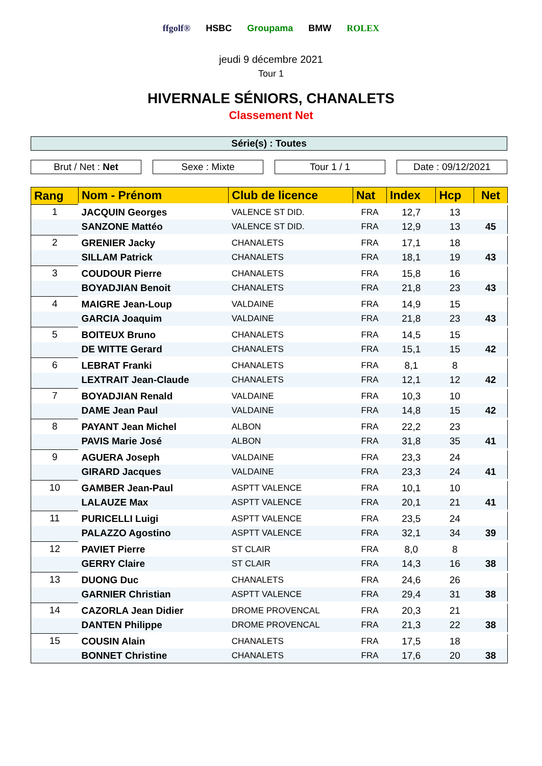ffgolf® HSBC Groupama BMW ROLEX
jeudi 9 décembre 2021
Tour 1
HIVERNALE SÉNIORS, CHANALETS
Classement Net
Série(s) : Toutes
Brut / Net : Net Sexe : Mixte Tour 1 / 1 Date : 09/12/2021
| Rang | Nom - Prénom | Club de licence | Nat | Index | Hcp | Net |
| --- | --- | --- | --- | --- | --- | --- |
| 1 | JACQUIN Georges | VALENCE ST DID. | FRA | 12,7 | 13 | |
| | SANZONE Mattéo | VALENCE ST DID. | FRA | 12,9 | 13 | 45 |
| 2 | GRENIER Jacky | CHANALETS | FRA | 17,1 | 18 | |
| | SILLAM Patrick | CHANALETS | FRA | 18,1 | 19 | 43 |
| 3 | COUDOUR Pierre | CHANALETS | FRA | 15,8 | 16 | |
| | BOYADJIAN Benoit | CHANALETS | FRA | 21,8 | 23 | 43 |
| 4 | MAIGRE Jean-Loup | VALDAINE | FRA | 14,9 | 15 | |
| | GARCIA Joaquim | VALDAINE | FRA | 21,8 | 23 | 43 |
| 5 | BOITEUX Bruno | CHANALETS | FRA | 14,5 | 15 | |
| | DE WITTE Gerard | CHANALETS | FRA | 15,1 | 15 | 42 |
| 6 | LEBRAT Franki | CHANALETS | FRA | 8,1 | 8 | |
| | LEXTRAIT Jean-Claude | CHANALETS | FRA | 12,1 | 12 | 42 |
| 7 | BOYADJIAN Renald | VALDAINE | FRA | 10,3 | 10 | |
| | DAME Jean Paul | VALDAINE | FRA | 14,8 | 15 | 42 |
| 8 | PAYANT Jean Michel | ALBON | FRA | 22,2 | 23 | |
| | PAVIS Marie José | ALBON | FRA | 31,8 | 35 | 41 |
| 9 | AGUERA Joseph | VALDAINE | FRA | 23,3 | 24 | |
| | GIRARD Jacques | VALDAINE | FRA | 23,3 | 24 | 41 |
| 10 | GAMBER Jean-Paul | ASPTT VALENCE | FRA | 10,1 | 10 | |
| | LALAUZE Max | ASPTT VALENCE | FRA | 20,1 | 21 | 41 |
| 11 | PURICELLI Luigi | ASPTT VALENCE | FRA | 23,5 | 24 | |
| | PALAZZO Agostino | ASPTT VALENCE | FRA | 32,1 | 34 | 39 |
| 12 | PAVIET Pierre | ST CLAIR | FRA | 8,0 | 8 | |
| | GERRY Claire | ST CLAIR | FRA | 14,3 | 16 | 38 |
| 13 | DUONG Duc | CHANALETS | FRA | 24,6 | 26 | |
| | GARNIER Christian | ASPTT VALENCE | FRA | 29,4 | 31 | 38 |
| 14 | CAZORLA Jean Didier | DROME PROVENCAL | FRA | 20,3 | 21 | |
| | DANTEN Philippe | DROME PROVENCAL | FRA | 21,3 | 22 | 38 |
| 15 | COUSIN Alain | CHANALETS | FRA | 17,5 | 18 | |
| | BONNET Christine | CHANALETS | FRA | 17,6 | 20 | 38 |